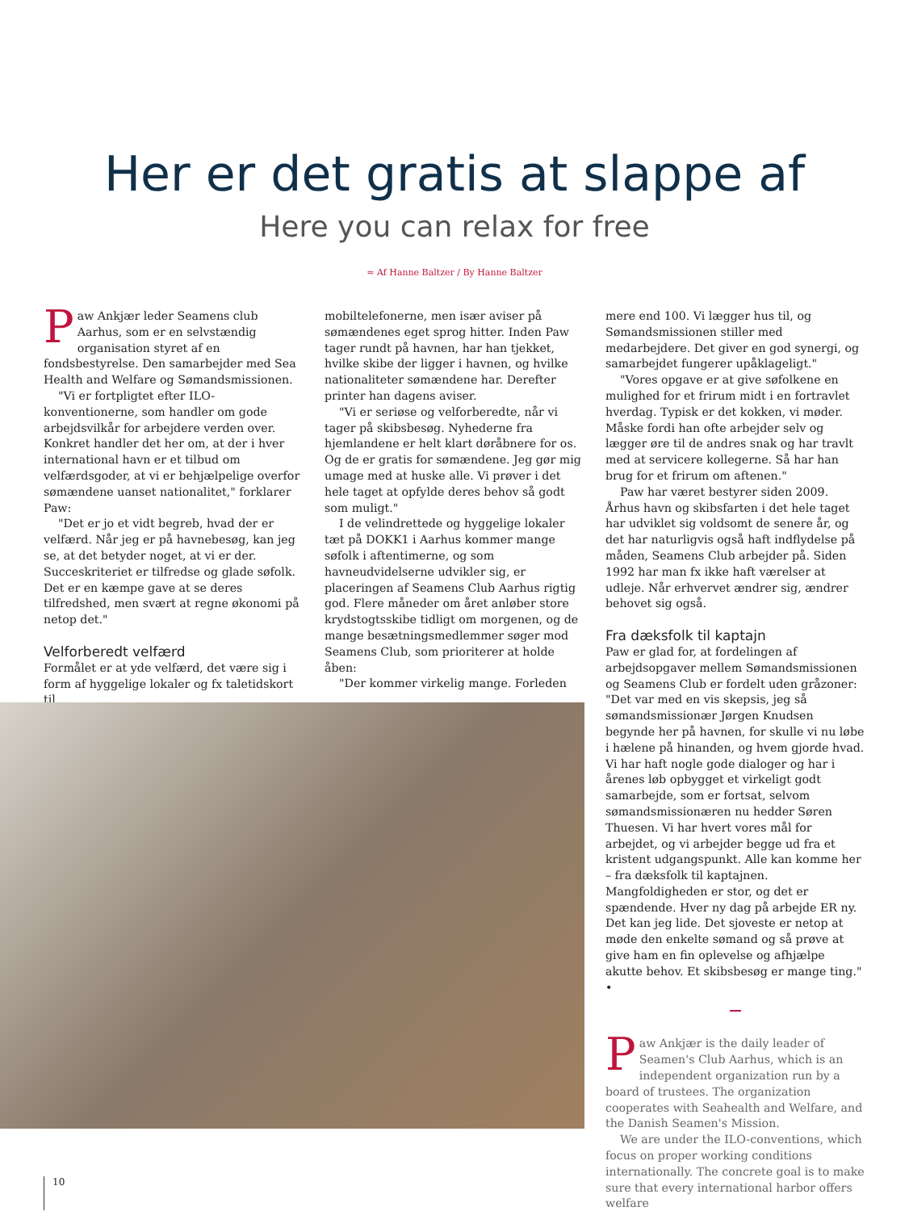Her er det gratis at slappe af
Here you can relax for free
≈ Af Hanne Baltzer / By Hanne Baltzer
Paw Ankjær leder Seamens club Aarhus, som er en selvstændig organisation styret af en fondsbestyrelse. Den samarbejder med Sea Health and Welfare og Sømandsmissionen.
"Vi er fortpligtet efter ILO-konventionerne, som handler om gode arbejdsvilkår for arbejdere verden over. Konkret handler det her om, at der i hver international havn er et tilbud om velfærdsgoder, at vi er behjælpelige overfor sømændene uanset nationalitet," forklarer Paw:
"Det er jo et vidt begreb, hvad der er velfærd. Når jeg er på havnebesøg, kan jeg se, at det betyder noget, at vi er der. Succeskriteriet er tilfredse og glade søfolk. Det er en kæmpe gave at se deres tilfredshed, men svært at regne økonomi på netop det."
Velforberedt velfærd
Formålet er at yde velfærd, det være sig i form af hyggelige lokaler og fx taletidskort til
mobiltelefonerne, men især aviser på sømændenes eget sprog hitter. Inden Paw tager rundt på havnen, har han tjekket, hvilke skibe der ligger i havnen, og hvilke nationaliteter sømændene har. Derefter printer han dagens aviser.
"Vi er seriøse og velforberedte, når vi tager på skibsbesøg. Nyhederne fra hjemlandene er helt klart døråbnere for os. Og de er gratis for sømændene. Jeg gør mig umage med at huske alle. Vi prøver i det hele taget at opfylde deres behov så godt som muligt."
I de velindrettede og hyggelige lokaler tæt på DOKK1 i Aarhus kommer mange søfolk i aftentimerne, og som havneudvidelserne udvikler sig, er placeringen af Seamens Club Aarhus rigtig god. Flere måneder om året anløber store krydstogtsskibe tidligt om morgenen, og de mange besætningsmedlemmer søger mod Seamens Club, som prioriterer at holde åben:
"Der kommer virkelig mange. Forleden
mere end 100. Vi lægger hus til, og Sømandsmissionen stiller med medarbejdere. Det giver en god synergi, og samarbejdet fungerer upåklageligt."
"Vores opgave er at give søfolkene en mulighed for et frirum midt i en fortravlet hverdag. Typisk er det kokken, vi møder. Måske fordi han ofte arbejder selv og lægger øre til de andres snak og har travlt med at servicere kollegerne. Så har han brug for et frirum om aftenen."
Paw har været bestyrer siden 2009. Århus havn og skibsfarten i det hele taget har udviklet sig voldsomt de senere år, og det har naturligvis også haft indflydelse på måden, Seamens Club arbejder på. Siden 1992 har man fx ikke haft værelser at udleje. Når erhvervet ændrer sig, ændrer behovet sig også.
Fra dæksfolk til kaptajn
Paw er glad for, at fordelingen af arbejdsopgaver mellem Sømandsmissionen og Seamens Club er fordelt uden gråzoner: "Det var med en vis skepsis, jeg så sømandsmissionær Jørgen Knudsen begynde her på havnen, for skulle vi nu løbe i hælene på hinanden, og hvem gjorde hvad. Vi har haft nogle gode dialoger og har i årenes løb opbygget et virkeligt godt samarbejde, som er fortsat, selvom sømandsmissionæren nu hedder Søren Thuesen. Vi har hvert vores mål for arbejdet, og vi arbejder begge ud fra et kristent udgangspunkt. Alle kan komme her – fra dæksfolk til kaptajnen. Mangfoldigheden er stor, og det er spændende. Hver ny dag på arbejde ER ny. Det kan jeg lide. Det sjoveste er netop at møde den enkelte sømand og så prøve at give ham en fin oplevelse og afhjælpe akutte behov. Et skibsbesøg er mange ting." •
Paw Ankjær is the daily leader of Seamen's Club Aarhus, which is an independent organization run by a board of trustees. The organization cooperates with Seahealth and Welfare, and the Danish Seamen's Mission.
We are under the ILO-conventions, which focus on proper working conditions internationally. The concrete goal is to make sure that every international harbor offers welfare
10